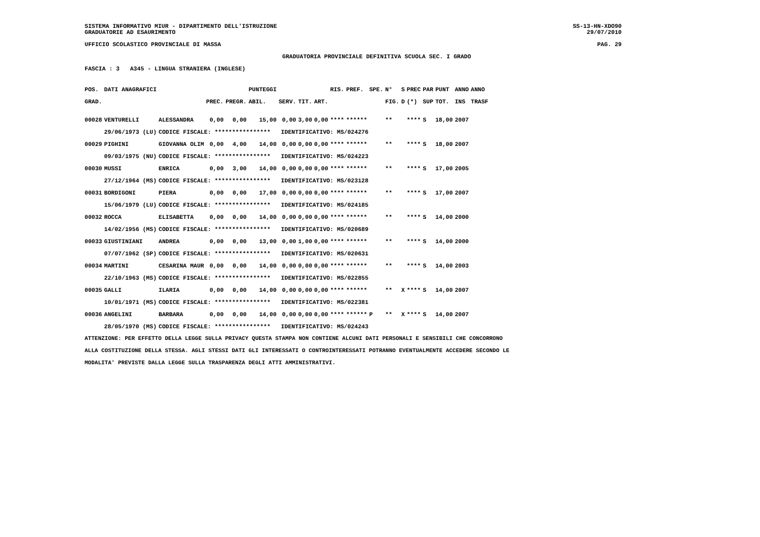SISTEMA INFORMATIVO MIUR - DIPARTIMENTO DELL'ISTRUZIONE SS-13-HN-XDO90
GRADUATORIE AD ESAURIMENTO 29/07/2010
UFFICIO SCOLASTICO PROVINCIALE DI MASSA PAG. 29
GRADUATORIA PROVINCIALE DEFINITIVA SCUOLA SEC. I GRADO
FASCIA : 3 A345 - LINGUA STRANIERA (INGLESE)
| POS. | DATI ANAGRAFICI | | | | PUNTEGGI | | | | RIS. | PREF. | SPE. | N° | S | PREC | PAR | PUNT | ANNO | ANNO |
| --- | --- | --- | --- | --- | --- | --- | --- | --- | --- | --- | --- | --- | --- | --- | --- | --- | --- | --- |
| GRAD. | | | PREC. | PREGR. | ABIL. | SERV. | TIT. | ART. | | | | FIG. | D | (*) | SUP | TOT. | INS | TRASF |
| 00028 | VENTURELLI | ALESSANDRA | 0,00 | 0,00 | 15,00 | 0,00 | 3,00 | 0,00 | **** | ****** | | ** | | **** | S | 18,00 | 2007 | |
| | 29/06/1973 (LU) | CODICE FISCALE: **************** IDENTIFICATIVO: MS/024276 | | | | | | | | | | | | | | | | |
| 00029 | PIGHINI | GIOVANNA OLIM | 0,00 | 4,00 | 14,00 | 0,00 | 0,00 | 0,00 | **** | ****** | | ** | | **** | S | 18,00 | 2007 | |
| | 09/03/1975 (NU) | CODICE FISCALE: **************** IDENTIFICATIVO: MS/024223 | | | | | | | | | | | | | | | | |
| 00030 | MUSSI | ENRICA | 0,00 | 3,00 | 14,00 | 0,00 | 0,00 | 0,00 | **** | ****** | | ** | | **** | S | 17,00 | 2005 | |
| | 27/12/1964 (MS) | CODICE FISCALE: **************** IDENTIFICATIVO: MS/023128 | | | | | | | | | | | | | | | | |
| 00031 | BORDIGONI | PIERA | 0,00 | 0,00 | 17,00 | 0,00 | 0,00 | 0,00 | **** | ****** | | ** | | **** | S | 17,00 | 2007 | |
| | 15/06/1979 (LU) | CODICE FISCALE: **************** IDENTIFICATIVO: MS/024185 | | | | | | | | | | | | | | | | |
| 00032 | ROCCA | ELISABETTA | 0,00 | 0,00 | 14,00 | 0,00 | 0,00 | 0,00 | **** | ****** | | ** | | **** | S | 14,00 | 2000 | |
| | 14/02/1956 (MS) | CODICE FISCALE: **************** IDENTIFICATIVO: MS/020689 | | | | | | | | | | | | | | | | |
| 00033 | GIUSTINIANI | ANDREA | 0,00 | 0,00 | 13,00 | 0,00 | 1,00 | 0,00 | **** | ****** | | ** | | **** | S | 14,00 | 2000 | |
| | 07/07/1962 (SP) | CODICE FISCALE: **************** IDENTIFICATIVO: MS/020631 | | | | | | | | | | | | | | | | |
| 00034 | MARTINI | CESARINA MAUR | 0,00 | 0,00 | 14,00 | 0,00 | 0,00 | 0,00 | **** | ****** | | ** | | **** | S | 14,00 | 2003 | |
| | 22/10/1963 (MS) | CODICE FISCALE: **************** IDENTIFICATIVO: MS/022855 | | | | | | | | | | | | | | | | |
| 00035 | GALLI | ILARIA | 0,00 | 0,00 | 14,00 | 0,00 | 0,00 | 0,00 | **** | ****** | | ** | X | **** | S | 14,00 | 2007 | |
| | 10/01/1971 (MS) | CODICE FISCALE: **************** IDENTIFICATIVO: MS/022381 | | | | | | | | | | | | | | | | |
| 00036 | ANGELINI | BARBARA | 0,00 | 0,00 | 14,00 | 0,00 | 0,00 | 0,00 | **** | ****** | P | ** | X | **** | S | 14,00 | 2007 | |
| | 28/05/1970 (MS) | CODICE FISCALE: **************** IDENTIFICATIVO: MS/024243 | | | | | | | | | | | | | | | | |
ATTENZIONE: PER EFFETTO DELLA LEGGE SULLA PRIVACY QUESTA STAMPA NON CONTIENE ALCUNI DATI PERSONALI E SENSIBILI CHE CONCORRONO ALLA COSTITUZIONE DELLA STESSA. AGLI STESSI DATI GLI INTERESSATI O CONTROINTERESSATI POTRANNO EVENTUALMENTE ACCEDERE SECONDO LE MODALITA' PREVISTE DALLA LEGGE SULLA TRASPARENZA DEGLI ATTI AMMINISTRATIVI.